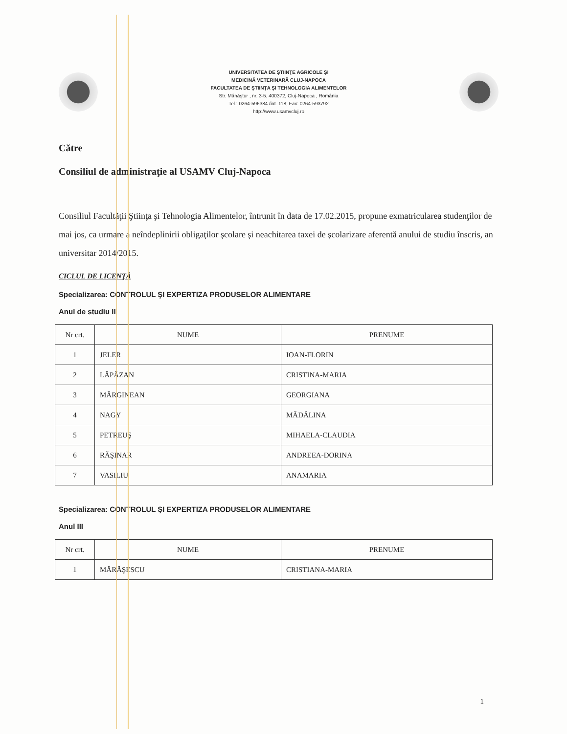UNIVERSITATEA DE ŞTIINŢE AGRICOLE ŞI
MEDICINĂ VETERINARĂ CLUJ-NAPOCA
FACULTATEA DE ŞTIINŢA ŞI TEHNOLOGIA ALIMENTELOR
Str. Mănăştur , nr. 3-5, 400372, Cluj-Napoca , România
Tel.: 0264-596384 /int. 118; Fax: 0264-593792
http://www.usamvcluj.ro
Către
Consiliul de administraţie al USAMV Cluj-Napoca
Consiliul Facultăţii Ştiinţa şi Tehnologia Alimentelor, întrunit în data de 17.02.2015, propune exmatricularea studenţilor de mai jos, ca urmare a neîndeplinirii obligaţilor şcolare şi neachitarea taxei de şcolarizare aferentă anului de studiu înscris, an universitar 2014/2015.
CICLUL DE LICENŢĂ
Specializarea: CONTROLUL ŞI EXPERTIZA PRODUSELOR ALIMENTARE
Anul de studiu II
| Nr crt. | NUME | PRENUME |
| --- | --- | --- |
| 1 | JELER | IOAN-FLORIN |
| 2 | LĂPĂZAN | CRISTINA-MARIA |
| 3 | MĂRGINEAN | GEORGIANA |
| 4 | NAGY | MĂDĂLINA |
| 5 | PETREUŞ | MIHAELA-CLAUDIA |
| 6 | RĂŞINAR | ANDREEA-DORINA |
| 7 | VASILIU | ANAMARIA |
Specializarea: CONTROLUL ŞI EXPERTIZA PRODUSELOR ALIMENTARE
Anul III
| Nr crt. | NUME | PRENUME |
| --- | --- | --- |
| 1 | MĂRĂŞESCU | CRISTIANA-MARIA |
1